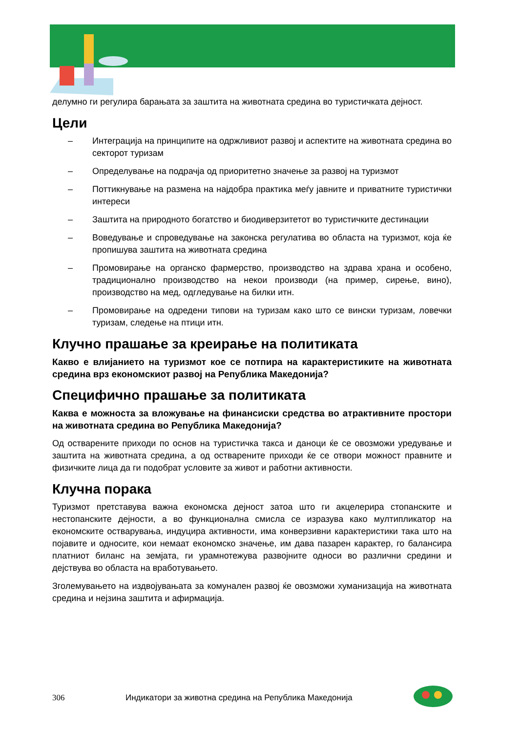делумно ги регулира барањата за заштита на животната средина во туристичката дејност.
Цели
– Интеграција на принципите на одржливиот развој и аспектите на животната средина во секторот туризам
– Определување на подрачја од приоритетно значење за развој на туризмот
– Поттикнување на размена на најдобра практика меѓу јавните и приватните туристички интереси
– Заштита на природното богатство и биодиверзитетот во туристичките дестинации
– Воведување и спроведување на законска регулатива во областа на туризмот, која ќе пропишува заштита на животната средина
– Промовирање на органско фармерство, производство на здрава храна и особено, традиционално производство на некои производи (на пример, сирење, вино), производство на мед, одгледување на билки итн.
– Промовирање на одредени типови на туризам како што се вински туризам, ловечки туризам, следење на птици итн.
Клучно прашање за креирање на политиката
Какво е влијанието на туризмот кое се потпира на карактеристиките на животната средина врз економскиот развој на Република Македонија?
Специфично прашање за политиката
Каква е можноста за вложување на финансиски средства во атрактивните простори на животната средина во Република Македонија?
Од остварените приходи по основ на туристичка такса и даноци ќе се овозможи уредување и заштита на животната средина, а од остварените приходи ќе се отвори можност правните и физичките лица да ги подобрат условите за живот и работни активности.
Клучна порака
Туризмот претставува важна економска дејност затоа што ги акцелерира стопанските и нестопанските дејности, а во функционална смисла се изразува како мултипликатор на економските остварувања, индуцира активности, има конверзивни карактеристики така што на појавите и односите, кои немаат економско значење, им дава пазарен карактер, го балансира платниот биланс на земјата, ги урамнотежува развојните односи во различни средини и дејствува во областа на вработувањето.
Зголемувањето на издвојувањата за комунален развој ќе овозможи хуманизација на животната средина и нејзина заштита и афирмација.
306 Индикатори за животна средина на Република Македонија